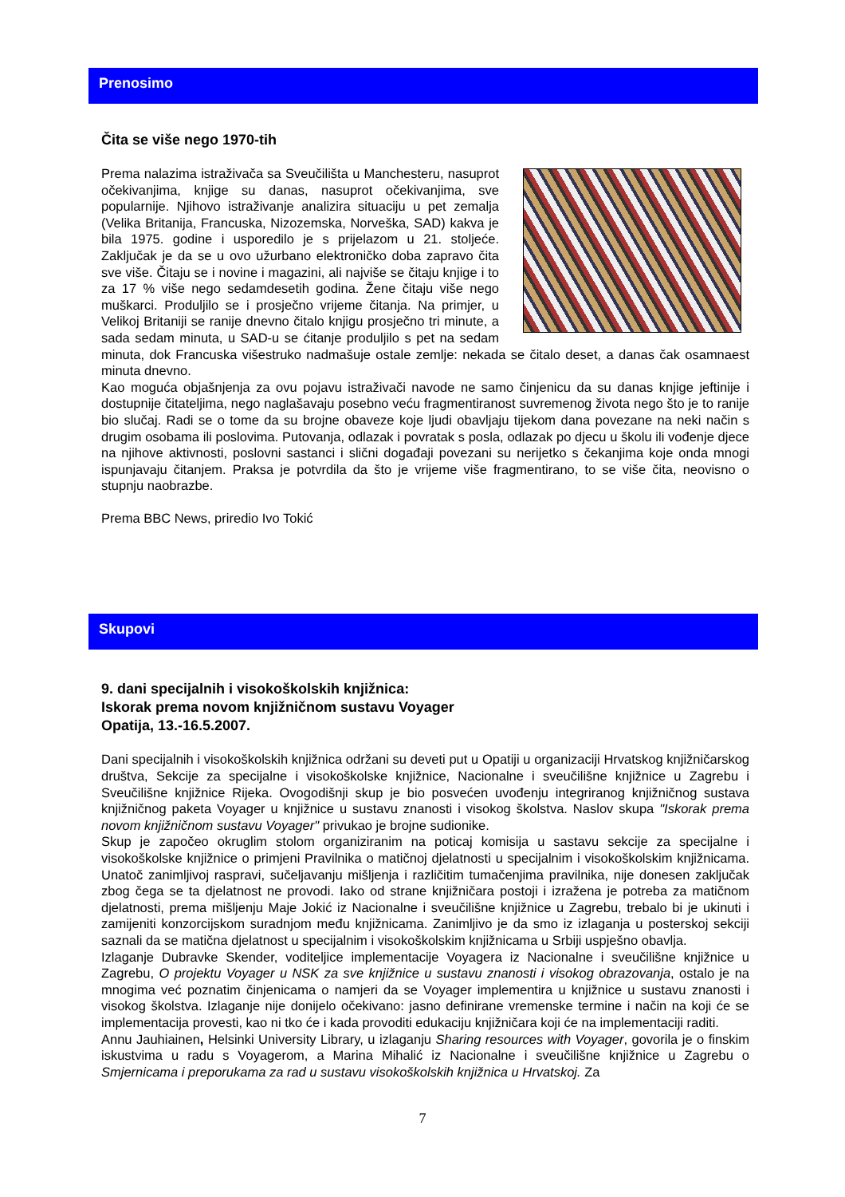Prenosimo
Čita se više nego 1970-tih
Prema nalazima istraživača sa Sveučilišta u Manchesteru, nasuprot očekivanjima, knjige su danas, nasuprot očekivanjima, sve popularnije. Njihovo istraživanje analizira situaciju u pet zemalja (Velika Britanija, Francuska, Nizozemska, Norveška, SAD) kakva je bila 1975. godine i usporedilo je s prijelazom u 21. stoljeće. Zaključak je da se u ovo užurbano elektroničko doba zapravo čita sve više. Čitaju se i novine i magazini, ali najviše se čitaju knjige i to za 17 % više nego sedamdesetih godina. Žene čitaju više nego muškarci. Produljilo se i prosječno vrijeme čitanja. Na primjer, u Velikoj Britaniji se ranije dnevno čitalo knjigu prosječno tri minute, a sada sedam minuta, u SAD-u se ćitanje produljilo s pet na sedam minuta, dok Francuska višestruko nadmašuje ostale zemlje: nekada se čitalo deset, a danas čak osamnaest minuta dnevno.
Kao moguća objašnjenja za ovu pojavu istraživači navode ne samo činjenicu da su danas knjige jeftinije i dostupnije čitateljima, nego naglašavaju posebno veću fragmentiranost suvremenog života nego što je to ranije bio slučaj. Radi se o tome da su brojne obaveze koje ljudi obavljaju tijekom dana povezane na neki način s drugim osobama ili poslovima. Putovanja, odlazak i povratak s posla, odlazak po djecu u školu ili vođenje djece na njihove aktivnosti, poslovni sastanci i slični događaji povezani su nerijetko s čekanjima koje onda mnogi ispunjavaju čitanjem. Praksa je potvrdila da što je vrijeme više fragmentirano, to se više čita, neovisno o stupnju naobrazbe.
Prema BBC News, priredio Ivo Tokić
Skupovi
9. dani specijalnih i visokoškolskih knjižnica:
Iskorak prema novom knjižničnom sustavu Voyager
Opatija, 13.-16.5.2007.
Dani specijalnih i visokoškolskih knjižnica održani su deveti put u Opatiji u organizaciji Hrvatskog knjižničarskog društva, Sekcije za specijalne i visokoškolske knjižnice, Nacionalne i sveučilišne knjižnice u Zagrebu i Sveučilišne knjižnice Rijeka. Ovogodišnji skup je bio posvećen uvođenju integriranog knjižničnog sustava knjižničnog paketa Voyager u knjižnice u sustavu znanosti i visokog školstva. Naslov skupa "Iskorak prema novom knjižničnom sustavu Voyager" privukao je brojne sudionike.
Skup je započeo okruglim stolom organiziranim na poticaj komisija u sastavu sekcije za specijalne i visokoškolske knjižnice o primjeni Pravilnika o matičnoj djelatnosti u specijalnim i visokoškolskim knjižnicama. Unatoč zanimljivoj raspravi, sučeljavanju mišljenja i različitim tumačenjima pravilnika, nije donesen zaključak zbog čega se ta djelatnost ne provodi. Iako od strane knjižničara postoji i izražena je potreba za matičnom djelatnosti, prema mišljenju Maje Jokić iz Nacionalne i sveučilišne knjižnice u Zagrebu, trebalo bi je ukinuti i zamijeniti konzorcijskom suradnjom među knjižnicama. Zanimljivo je da smo iz izlaganja u posterskoj sekciji saznali da se matična djelatnost u specijalnim i visokoškolskim knjižnicama u Srbiji uspješno obavlja.
Izlaganje Dubravke Skender, voditeljice implementacije Voyagera iz Nacionalne i sveučilišne knjižnice u Zagrebu, O projektu Voyager u NSK za sve knjižnice u sustavu znanosti i visokog obrazovanja, ostalo je na mnogima već poznatim činjenicama o namjeri da se Voyager implementira u knjižnice u sustavu znanosti i visokog školstva. Izlaganje nije donijelo očekivano: jasno definirane vremenske termine i način na koji će se implementacija provesti, kao ni tko će i kada provoditi edukaciju knjižničara koji će na implementaciji raditi.
Annu Jauhiainen, Helsinki University Library, u izlaganju Sharing resources with Voyager, govorila je o finskim iskustvima u radu s Voyagerom, a Marina Mihalić iz Nacionalne i sveučilišne knjižnice u Zagrebu o Smjernicama i preporukama za rad u sustavu visokoškolskih knjižnica u Hrvatskoj. Za
7